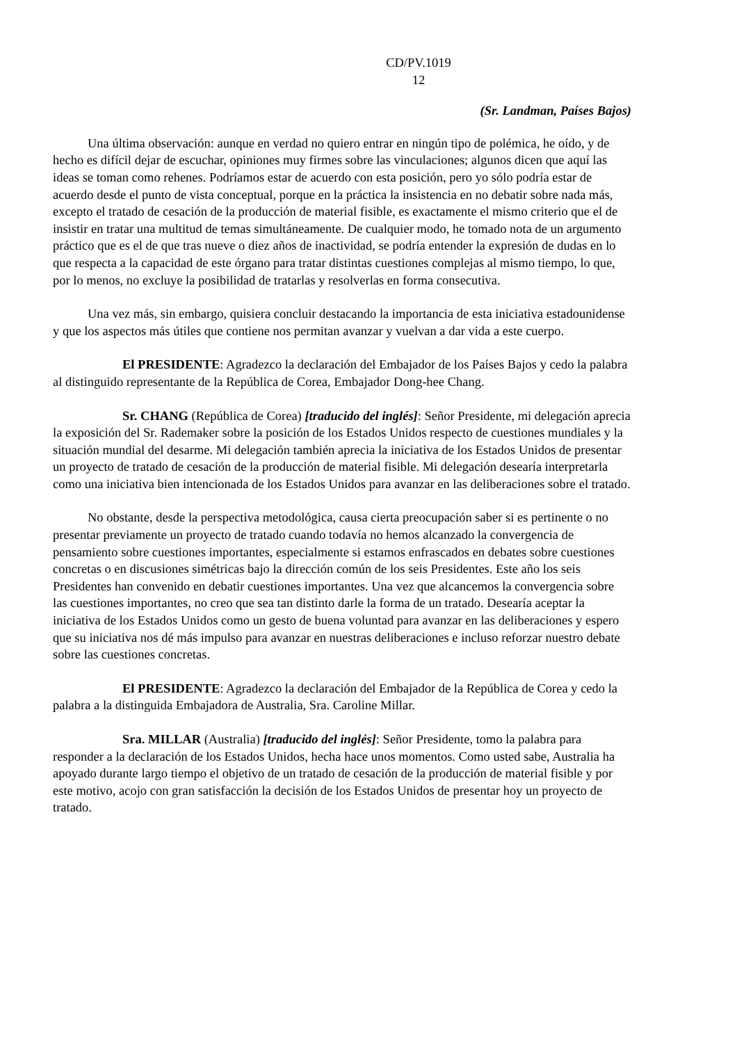CD/PV.1019
12
(Sr. Landman, Países Bajos)
Una última observación: aunque en verdad no quiero entrar en ningún tipo de polémica, he oído, y de hecho es difícil dejar de escuchar, opiniones muy firmes sobre las vinculaciones; algunos dicen que aquí las ideas se toman como rehenes. Podríamos estar de acuerdo con esta posición, pero yo sólo podría estar de acuerdo desde el punto de vista conceptual, porque en la práctica la insistencia en no debatir sobre nada más, excepto el tratado de cesación de la producción de material fisible, es exactamente el mismo criterio que el de insistir en tratar una multitud de temas simultáneamente. De cualquier modo, he tomado nota de un argumento práctico que es el de que tras nueve o diez años de inactividad, se podría entender la expresión de dudas en lo que respecta a la capacidad de este órgano para tratar distintas cuestiones complejas al mismo tiempo, lo que, por lo menos, no excluye la posibilidad de tratarlas y resolverlas en forma consecutiva.
Una vez más, sin embargo, quisiera concluir destacando la importancia de esta iniciativa estadounidense y que los aspectos más útiles que contiene nos permitan avanzar y vuelvan a dar vida a este cuerpo.
El PRESIDENTE: Agradezco la declaración del Embajador de los Países Bajos y cedo la palabra al distinguido representante de la República de Corea, Embajador Dong-hee Chang.
Sr. CHANG (República de Corea) [traducido del inglés]: Señor Presidente, mi delegación aprecia la exposición del Sr. Rademaker sobre la posición de los Estados Unidos respecto de cuestiones mundiales y la situación mundial del desarme. Mi delegación también aprecia la iniciativa de los Estados Unidos de presentar un proyecto de tratado de cesación de la producción de material fisible. Mi delegación desearía interpretarla como una iniciativa bien intencionada de los Estados Unidos para avanzar en las deliberaciones sobre el tratado.
No obstante, desde la perspectiva metodológica, causa cierta preocupación saber si es pertinente o no presentar previamente un proyecto de tratado cuando todavía no hemos alcanzado la convergencia de pensamiento sobre cuestiones importantes, especialmente si estamos enfrascados en debates sobre cuestiones concretas o en discusiones simétricas bajo la dirección común de los seis Presidentes. Este año los seis Presidentes han convenido en debatir cuestiones importantes. Una vez que alcancemos la convergencia sobre las cuestiones importantes, no creo que sea tan distinto darle la forma de un tratado. Desearía aceptar la iniciativa de los Estados Unidos como un gesto de buena voluntad para avanzar en las deliberaciones y espero que su iniciativa nos dé más impulso para avanzar en nuestras deliberaciones e incluso reforzar nuestro debate sobre las cuestiones concretas.
El PRESIDENTE: Agradezco la declaración del Embajador de la República de Corea y cedo la palabra a la distinguida Embajadora de Australia, Sra. Caroline Millar.
Sra. MILLAR (Australia) [traducido del inglés]: Señor Presidente, tomo la palabra para responder a la declaración de los Estados Unidos, hecha hace unos momentos. Como usted sabe, Australia ha apoyado durante largo tiempo el objetivo de un tratado de cesación de la producción de material fisible y por este motivo, acojo con gran satisfacción la decisión de los Estados Unidos de presentar hoy un proyecto de tratado.